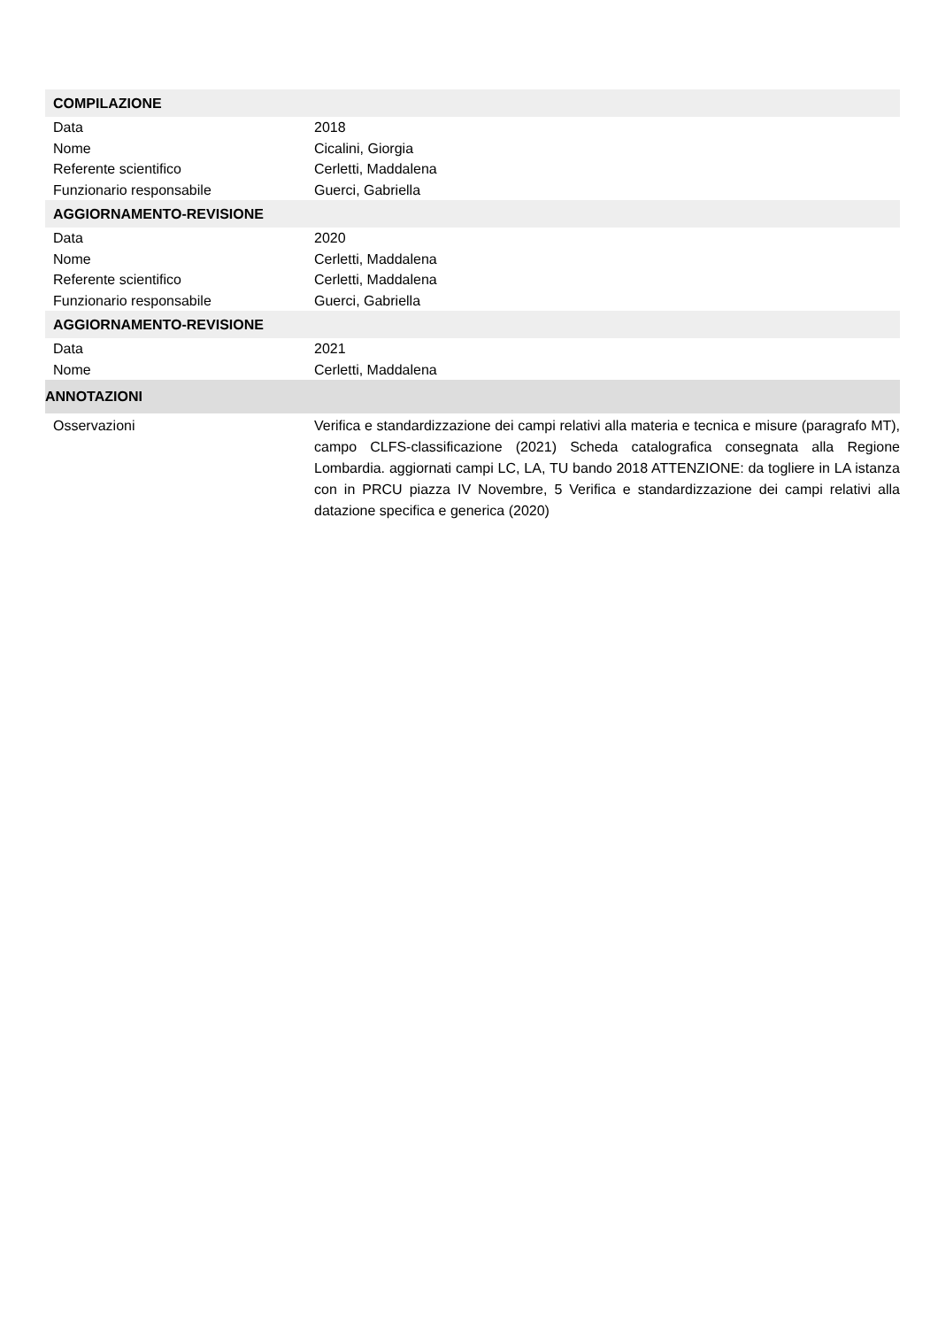| COMPILAZIONE | |
| Data | 2018 |
| Nome | Cicalini, Giorgia |
| Referente scientifico | Cerletti, Maddalena |
| Funzionario responsabile | Guerci, Gabriella |
| AGGIORNAMENTO-REVISIONE | |
| Data | 2020 |
| Nome | Cerletti, Maddalena |
| Referente scientifico | Cerletti, Maddalena |
| Funzionario responsabile | Guerci, Gabriella |
| AGGIORNAMENTO-REVISIONE | |
| Data | 2021 |
| Nome | Cerletti, Maddalena |
| ANNOTAZIONI | |
| Osservazioni | Verifica e standardizzazione dei campi relativi alla materia e tecnica e misure (paragrafo MT), campo CLFS-classificazione (2021) Scheda catalografica consegnata alla Regione Lombardia. aggiornati campi LC, LA, TU bando 2018 ATTENZIONE: da togliere in LA istanza con in PRCU piazza IV Novembre, 5 Verifica e standardizzazione dei campi relativi alla datazione specifica e generica (2020) |